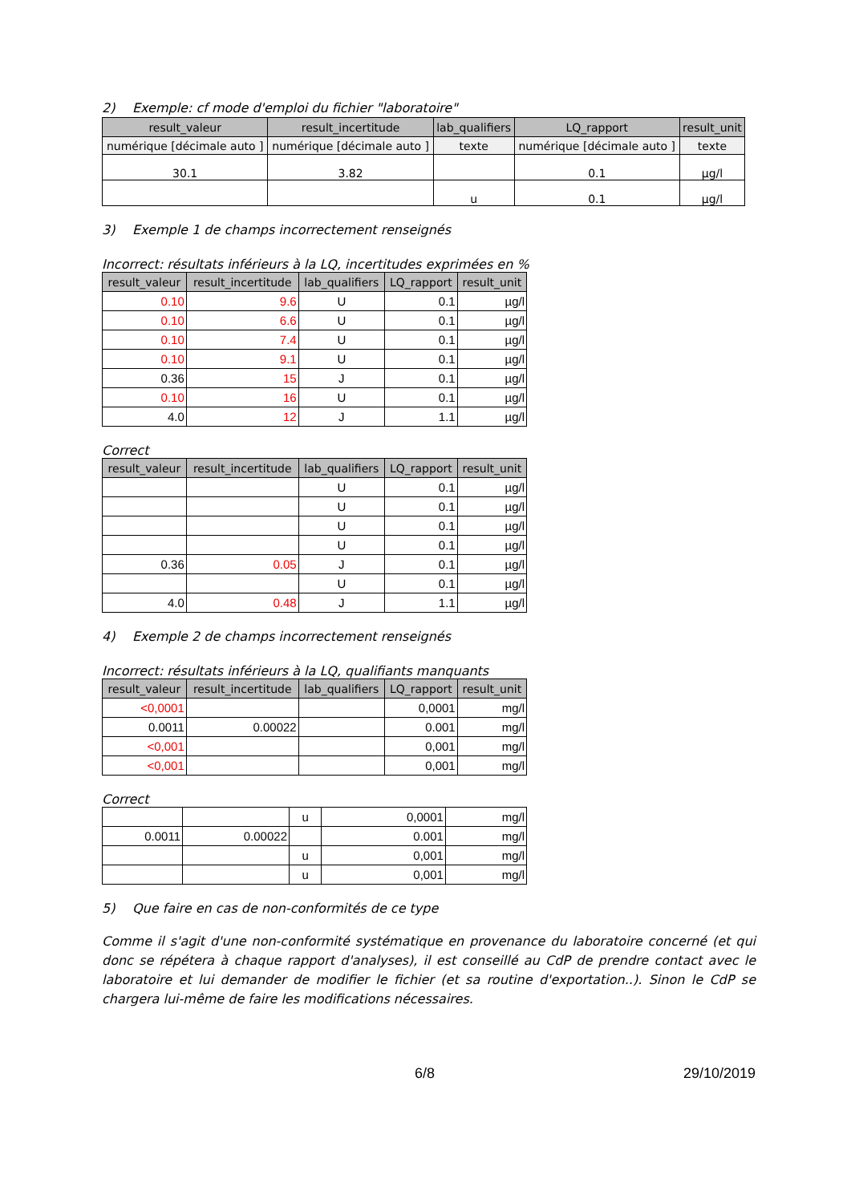2) Exemple: cf mode d'emploi du fichier "laboratoire"
| result_valeur | result_incertitude | lab_qualifiers | LQ_rapport | result_unit |
| --- | --- | --- | --- | --- |
| numérique [décimale auto ] | numérique [décimale auto ] | texte | numérique [décimale auto ] | texte |
| 30.1 | 3.82 | | 0.1 | µg/l |
| | | u | 0.1 | µg/l |
3) Exemple 1 de champs incorrectement renseignés
Incorrect: résultats inférieurs à la LQ, incertitudes exprimées en %
| result_valeur | result_incertitude | lab_qualifiers | LQ_rapport | result_unit |
| --- | --- | --- | --- | --- |
| 0.10 | 9.6 | U | 0.1 | µg/l |
| 0.10 | 6.6 | U | 0.1 | µg/l |
| 0.10 | 7.4 | U | 0.1 | µg/l |
| 0.10 | 9.1 | U | 0.1 | µg/l |
| 0.36 | 15 | J | 0.1 | µg/l |
| 0.10 | 16 | U | 0.1 | µg/l |
| 4.0 | 12 | J | 1.1 | µg/l |
Correct
| result_valeur | result_incertitude | lab_qualifiers | LQ_rapport | result_unit |
| --- | --- | --- | --- | --- |
| | | U | 0.1 | µg/l |
| | | U | 0.1 | µg/l |
| | | U | 0.1 | µg/l |
| | | U | 0.1 | µg/l |
| 0.36 | 0.05 | J | 0.1 | µg/l |
| | | U | 0.1 | µg/l |
| 4.0 | 0.48 | J | 1.1 | µg/l |
4) Exemple 2 de champs incorrectement renseignés
Incorrect: résultats inférieurs à la LQ, qualifiants manquants
| result_valeur | result_incertitude | lab_qualifiers | LQ_rapport | result_unit |
| --- | --- | --- | --- | --- |
| <0,0001 | | | 0,0001 | mg/l |
| 0.0011 | 0.00022 | | 0.001 | mg/l |
| <0,001 | | | 0,001 | mg/l |
| <0,001 | | | 0,001 | mg/l |
Correct
| | | u | 0,0001 | mg/l |
| 0.0011 | 0.00022 | | 0.001 | mg/l |
| | | u | 0,001 | mg/l |
| | | u | 0,001 | mg/l |
5) Que faire en cas de non-conformités de ce type
Comme il s'agit d'une non-conformité systématique en provenance du laboratoire concerné (et qui donc se répétera à chaque rapport d'analyses), il est conseillé au CdP de prendre contact avec le laboratoire et lui demander de modifier le fichier (et sa routine d'exportation..). Sinon le CdP se chargera lui-même de faire les modifications nécessaires.
6/8 29/10/2019